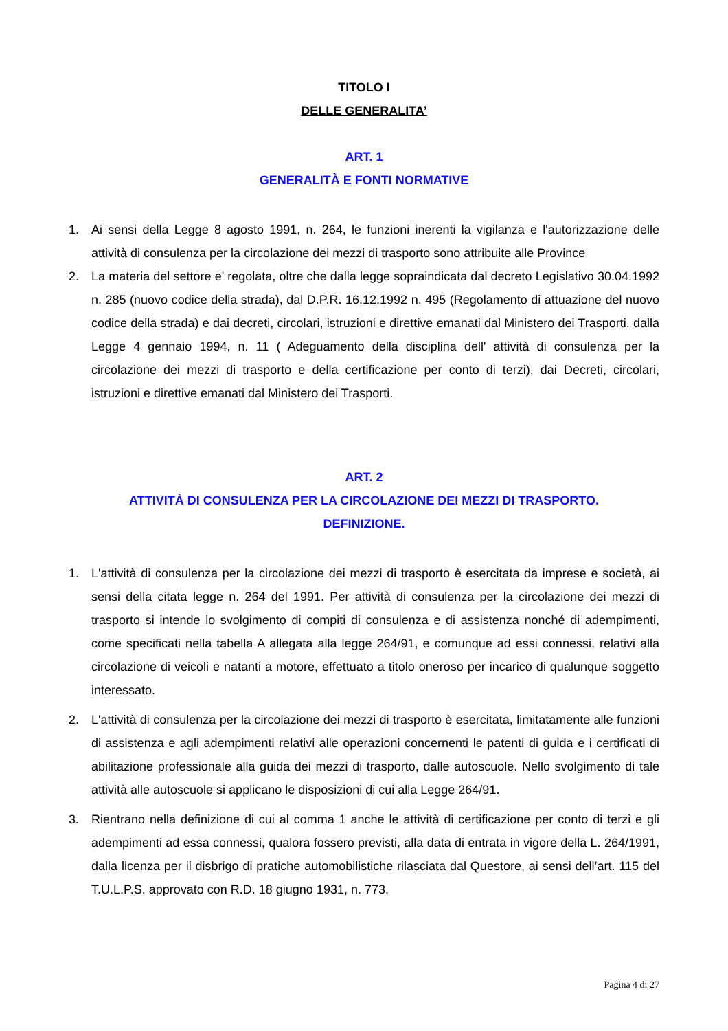TITOLO I
DELLE GENERALITA’
ART. 1
GENERALITÀ E FONTI NORMATIVE
1. Ai sensi della Legge 8 agosto 1991, n. 264, le funzioni inerenti la vigilanza e l'autorizzazione delle attività di consulenza per la circolazione dei mezzi di trasporto sono attribuite alle Province
2. La materia del settore e' regolata, oltre che dalla legge sopraindicata dal decreto Legislativo 30.04.1992 n. 285 (nuovo codice della strada), dal D.P.R. 16.12.1992 n. 495 (Regolamento di attuazione del nuovo codice della strada) e dai decreti, circolari, istruzioni e direttive emanati dal Ministero dei Trasporti. dalla Legge 4 gennaio 1994, n. 11 ( Adeguamento della disciplina dell' attività di consulenza per la circolazione dei mezzi di trasporto e della certificazione per conto di terzi), dai Decreti, circolari, istruzioni e direttive emanati dal Ministero dei Trasporti.
ART. 2
ATTIVITÀ DI CONSULENZA PER LA CIRCOLAZIONE DEI MEZZI DI TRASPORTO.
DEFINIZIONE.
1. L'attività di consulenza per la circolazione dei mezzi di trasporto è esercitata da imprese e società, ai sensi della citata legge n. 264 del 1991. Per attività di consulenza per la circolazione dei mezzi di trasporto si intende lo svolgimento di compiti di consulenza e di assistenza nonché di adempimenti, come specificati nella tabella A allegata alla legge 264/91, e comunque ad essi connessi, relativi alla circolazione di veicoli e natanti a motore, effettuato a titolo oneroso per incarico di qualunque soggetto interessato.
2. L'attività di consulenza per la circolazione dei mezzi di trasporto è esercitata, limitatamente alle funzioni di assistenza e agli adempimenti relativi alle operazioni concernenti le patenti di guida e i certificati di abilitazione professionale alla guida dei mezzi di trasporto, dalle autoscuole. Nello svolgimento di tale attività alle autoscuole si applicano le disposizioni di cui alla Legge 264/91.
3. Rientrano nella definizione di cui al comma 1 anche le attività di certificazione per conto di terzi e gli adempimenti ad essa connessi, qualora fossero previsti, alla data di entrata in vigore della L. 264/1991, dalla licenza per il disbrigo di pratiche automobilistiche rilasciata dal Questore, ai sensi dell’art. 115 del T.U.L.P.S. approvato con R.D. 18 giugno 1931, n. 773.
Pagina 4 di 27